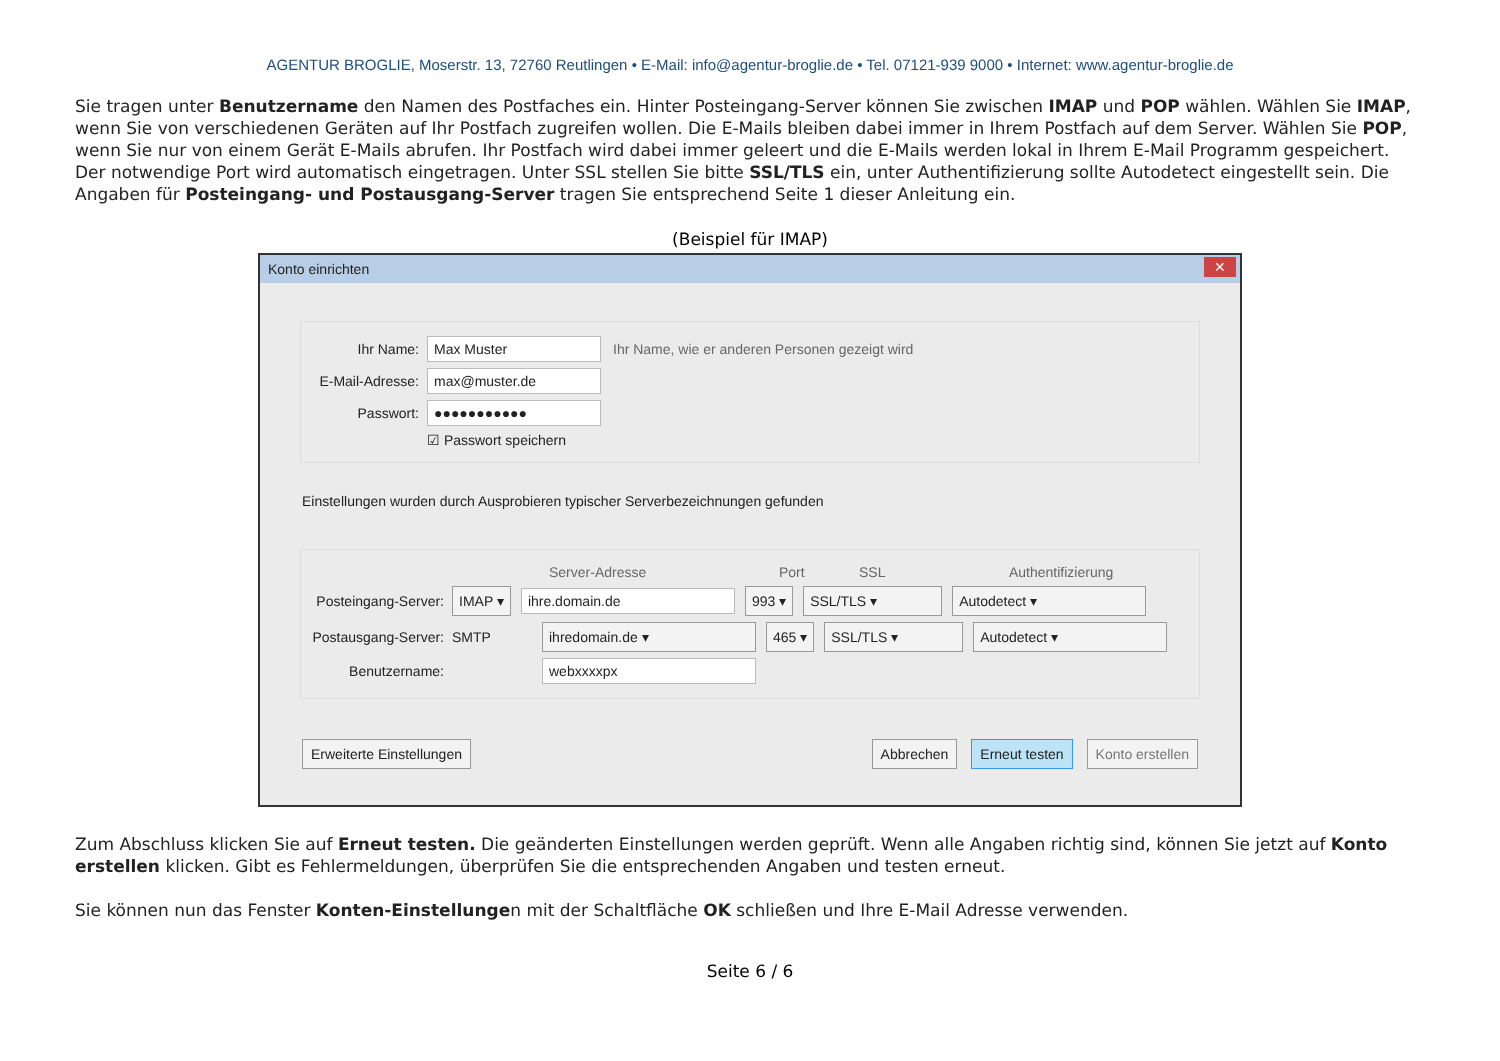AGENTUR BROGLIE, Moserstr. 13, 72760 Reutlingen • E-Mail: info@agentur-broglie.de • Tel. 07121-939 9000 • Internet: www.agentur-broglie.de
Sie tragen unter Benutzername den Namen des Postfaches ein. Hinter Posteingang-Server können Sie zwischen IMAP und POP wählen. Wählen Sie IMAP, wenn Sie von verschiedenen Geräten auf Ihr Postfach zugreifen wollen. Die E-Mails bleiben dabei immer in Ihrem Postfach auf dem Server. Wählen Sie POP, wenn Sie nur von einem Gerät E-Mails abrufen. Ihr Postfach wird dabei immer geleert und die E-Mails werden lokal in Ihrem E-Mail Programm gespeichert. Der notwendige Port wird automatisch eingetragen. Unter SSL stellen Sie bitte SSL/TLS ein, unter Authentifizierung sollte Autodetect eingestellt sein. Die Angaben für Posteingang- und Postausgang-Server tragen Sie entsprechend Seite 1 dieser Anleitung ein.
(Beispiel für IMAP)
Konto einrichten ✕
Ihr Name: Max Muster Ihr Name, wie er anderen Personen gezeigt wird
E-Mail-Adresse: max@muster.de
Passwort: ●●●●●●●●●●●
☑ Passwort speichern
Einstellungen wurden durch Ausprobieren typischer Serverbezeichnungen gefunden
Server-Adresse Port SSL Authentifizierung
Posteingang-Server: IMAP ▾ ihre.domain.de 993 ▾ SSL/TLS ▾ Autodetect ▾
Postausgang-Server: SMTP ihredomain.de ▾ 465 ▾ SSL/TLS ▾ Autodetect ▾
Benutzername: webxxxxpx
Erweiterte Einstellungen Abbrechen Erneut testen Konto erstellen
Zum Abschluss klicken Sie auf Erneut testen. Die geänderten Einstellungen werden geprüft. Wenn alle Angaben richtig sind, können Sie jetzt auf Konto erstellen klicken. Gibt es Fehlermeldungen, überprüfen Sie die entsprechenden Angaben und testen erneut.
Sie können nun das Fenster Konten-Einstellungen mit der Schaltfläche OK schließen und Ihre E-Mail Adresse verwenden.
Seite 6 / 6